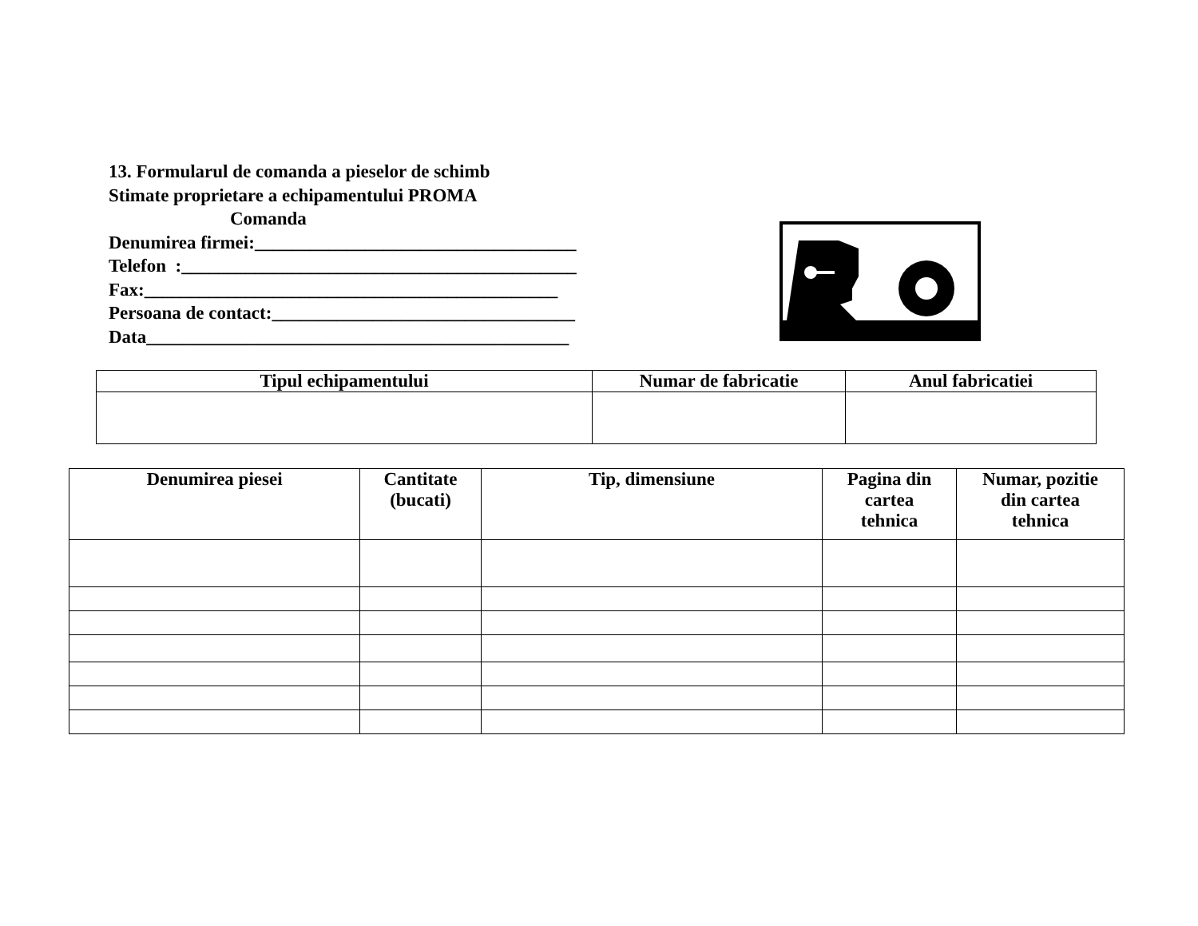13. Formularul de comanda a pieselor de schimb
Stimate proprietare a echipamentului PROMA
Comanda
Denumirea firmei:___________________________________
Telefon :___________________________________________
Fax:_____________________________________________
Persoana de contact:_________________________________
Data______________________________________________
| Tipul echipamentului | Numar de fabricatie | Anul fabricatiei |
| --- | --- | --- |
| Denumirea piesei | Cantitate (bucati) | Tip, dimensiune | Pagina din cartea tehnica | Numar, pozitie din cartea tehnica |
| --- | --- | --- | --- | --- |